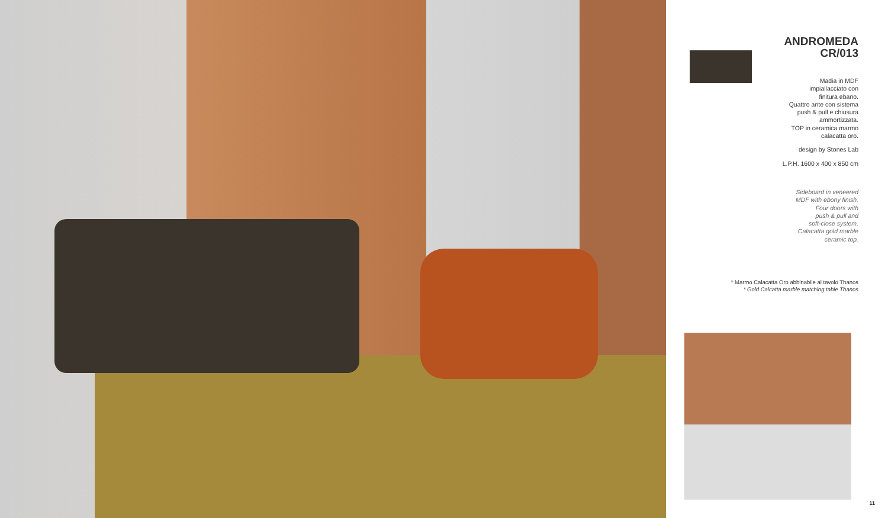ANDROMEDA
CR/013
Madia in MDF
impiallacciato con
finitura ebano.
Quattro ante con sistema
push & pull e chiusura
ammortizzata.
TOP in ceramica marmo
calacatta oro.
design by Stones Lab
L.P.H. 1600 x 400 x 850 cm
Sideboard in veneered
MDF with ebony finish.
Four doors with
push & pull and
soft-close system.
Calacatta gold marble
ceramic top.
* Marmo Calacatta Oro abbinabile al tavolo Thanos
* Gold Calcatta marble matching table Thanos
11